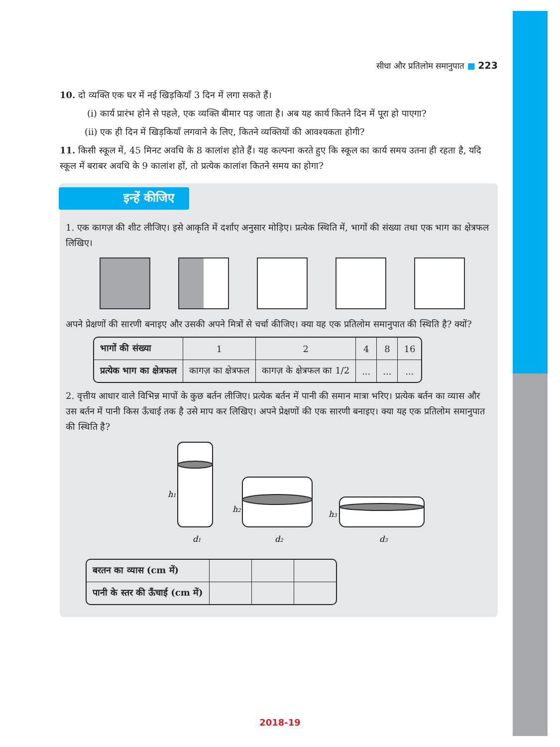सीधा और प्रतिलोम समानुपात ■ 223
10. दो व्यक्ति एक घर में नई खिड़कियाँ 3 दिन में लगा सकते हैं।
(i) कार्य प्रारंभ होने से पहले, एक व्यक्ति बीमार पड़ जाता है। अब यह कार्य कितने दिन में पूरा हो पाएगा?
(ii) एक ही दिन में खिड़कियाँ लगवाने के लिए, कितने व्यक्तियों की आवश्यकता होगी?
11. किसी स्कूल में, 45 मिनट अवधि के 8 कालांश होते हैं। यह कल्पना करते हुए कि स्कूल का कार्य समय उतना ही रहता है, यदि स्कूल में बराबर अवधि के 9 कालांश हों, तो प्रत्येक कालांश कितने समय का होगा?
इन्हें कीजिए
1. एक कागज़ की शीट लीजिए। इसे आकृति में दर्शाए अनुसार मोड़िए। प्रत्येक स्थिति में, भागों की संख्या तथा एक भाग का क्षेत्रफल लिखिए।
अपने प्रेक्षणों की सारणी बनाइए और उसकी अपने मित्रों से चर्चा कीजिए। क्या यह एक प्रतिलोम समानुपात की स्थिति है? क्यों?
| भागों की संख्या | 1 | 2 | 4 | 8 | 16 |
| प्रत्येक भाग का क्षेत्रफल | कागज़ का क्षेत्रफल | कागज़ के क्षेत्रफल का 1/2 | ... | ... | ... |
2. वृत्तीय आधार वाले विभिन्न मापों के कुछ बर्तन लीजिए। प्रत्येक बर्तन में पानी की समान मात्रा भरिए। प्रत्येक बर्तन का व्यास और उस बर्तन में पानी किस ऊँचाई तक है उसे माप कर लिखिए। अपने प्रेक्षणों की एक सारणी बनाइए। क्या यह एक प्रतिलोम समानुपात की स्थिति है?
h1
h2
h3
d1
d2
d3
| बरतन का व्यास (cm में) | | | |
| पानी के स्तर की ऊँचाई (cm में) | | | |
2018-19